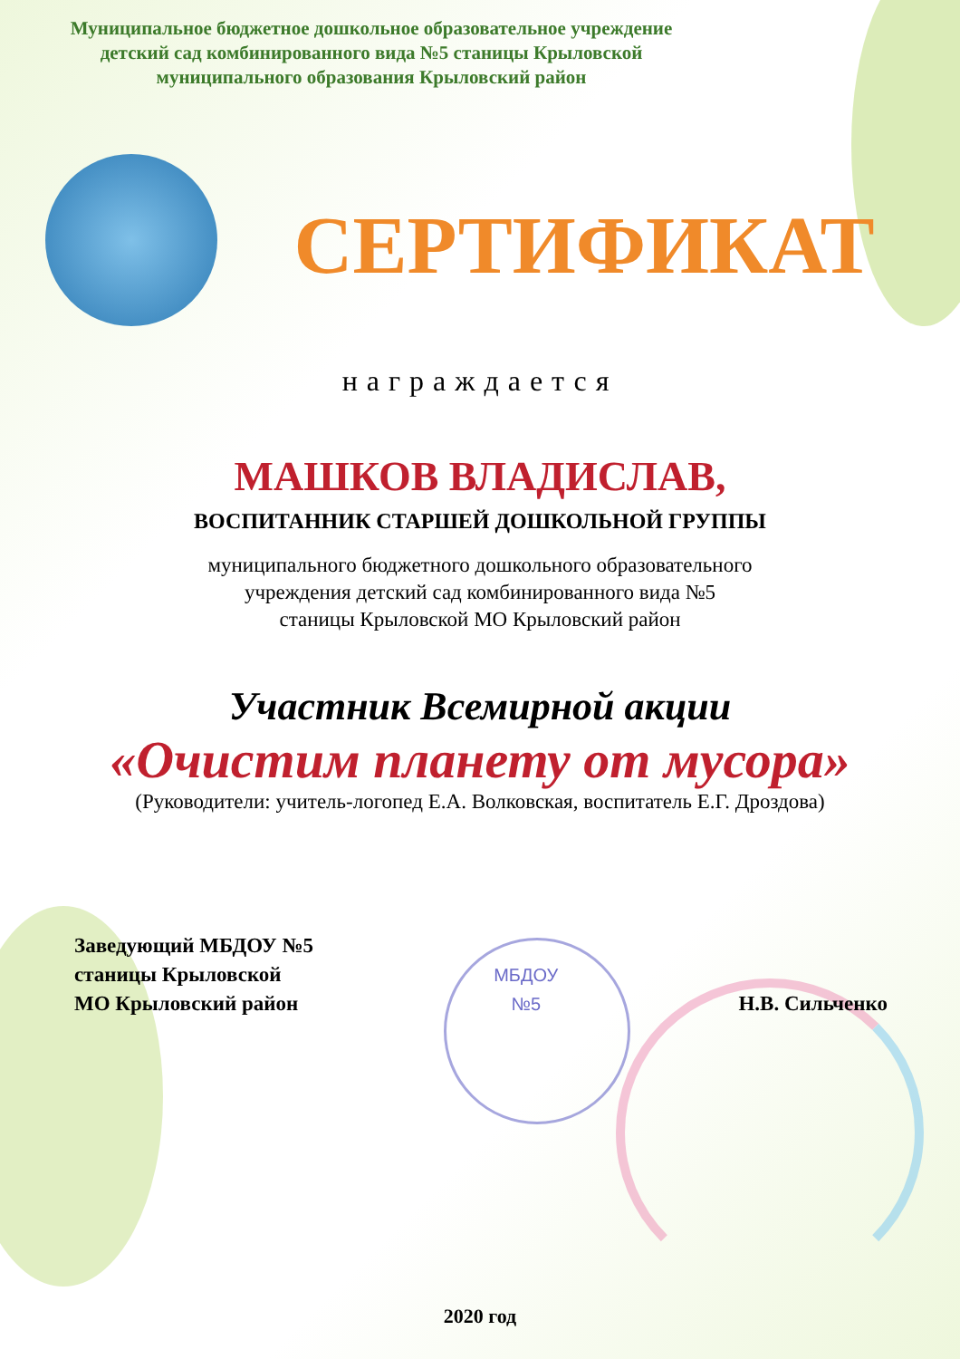Муниципальное бюджетное дошкольное образовательное учреждение
детский сад комбинированного вида №5 станицы Крыловской
муниципального образования Крыловский район
СЕРТИФИКАТ
награждается
МАШКОВ ВЛАДИСЛАВ,
ВОСПИТАННИК СТАРШЕЙ ДОШКОЛЬНОЙ ГРУППЫ
муниципального бюджетного дошкольного образовательного
учреждения детский сад комбинированного вида №5
станицы Крыловской МО Крыловский район
Участник Всемирной акции
«Очистим планету от мусора»
(Руководители: учитель-логопед Е.А. Волковская, воспитатель Е.Г. Дроздова)
Заведующий МБДОУ №5
станицы Крыловской
МО Крыловский район
МБДОУ
№5
Н.В. Сильченко
2020 год